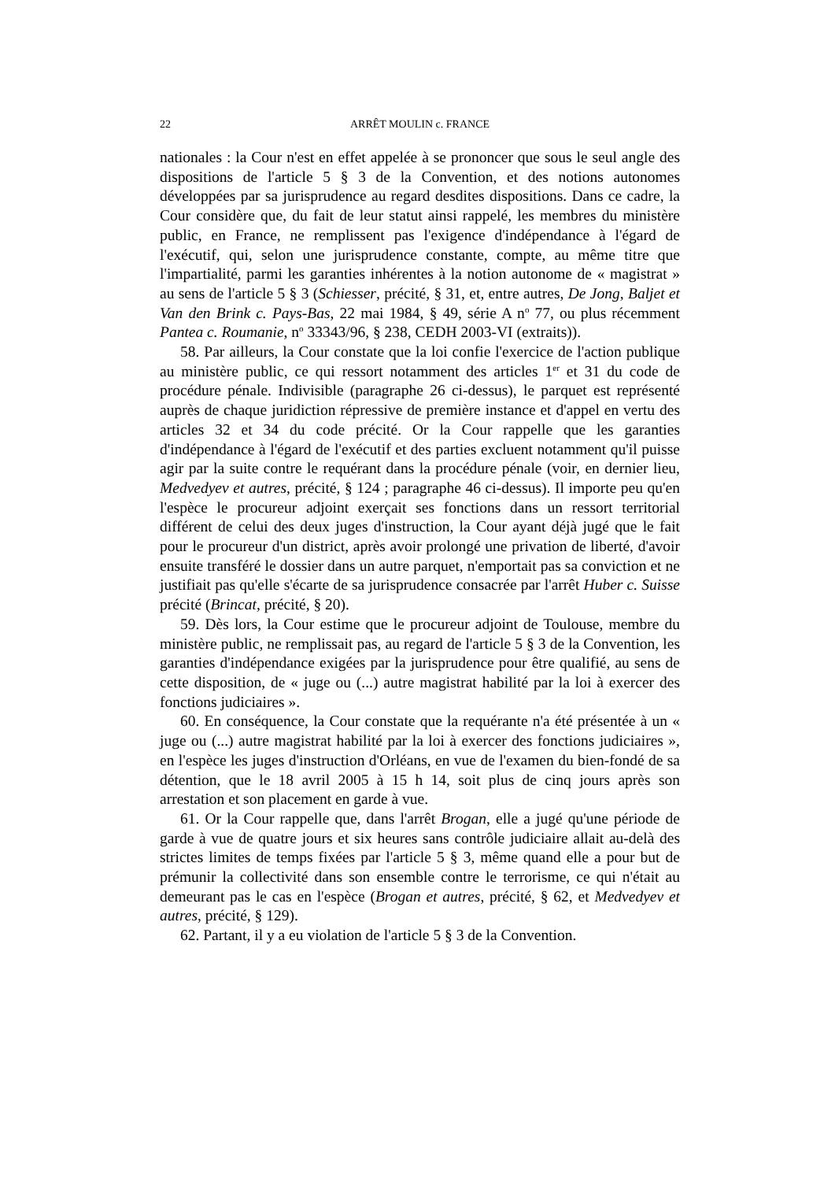22 ARRÊT MOULIN c. FRANCE
nationales : la Cour n'est en effet appelée à se prononcer que sous le seul angle des dispositions de l'article 5 § 3 de la Convention, et des notions autonomes développées par sa jurisprudence au regard desdites dispositions. Dans ce cadre, la Cour considère que, du fait de leur statut ainsi rappelé, les membres du ministère public, en France, ne remplissent pas l'exigence d'indépendance à l'égard de l'exécutif, qui, selon une jurisprudence constante, compte, au même titre que l'impartialité, parmi les garanties inhérentes à la notion autonome de « magistrat » au sens de l'article 5 § 3 (Schiesser, précité, § 31, et, entre autres, De Jong, Baljet et Van den Brink c. Pays-Bas, 22 mai 1984, § 49, série A n<sup>o</sup> 77, ou plus récemment Pantea c. Roumanie, n<sup>o</sup> 33343/96, § 238, CEDH 2003-VI (extraits)).
58. Par ailleurs, la Cour constate que la loi confie l'exercice de l'action publique au ministère public, ce qui ressort notamment des articles 1<sup>er</sup> et 31 du code de procédure pénale. Indivisible (paragraphe 26 ci-dessus), le parquet est représenté auprès de chaque juridiction répressive de première instance et d'appel en vertu des articles 32 et 34 du code précité. Or la Cour rappelle que les garanties d'indépendance à l'égard de l'exécutif et des parties excluent notamment qu'il puisse agir par la suite contre le requérant dans la procédure pénale (voir, en dernier lieu, Medvedyev et autres, précité, § 124 ; paragraphe 46 ci-dessus). Il importe peu qu'en l'espèce le procureur adjoint exerçait ses fonctions dans un ressort territorial différent de celui des deux juges d'instruction, la Cour ayant déjà jugé que le fait pour le procureur d'un district, après avoir prolongé une privation de liberté, d'avoir ensuite transféré le dossier dans un autre parquet, n'emportait pas sa conviction et ne justifiait pas qu'elle s'écarte de sa jurisprudence consacrée par l'arrêt Huber c. Suisse précité (Brincat, précité, § 20).
59. Dès lors, la Cour estime que le procureur adjoint de Toulouse, membre du ministère public, ne remplissait pas, au regard de l'article 5 § 3 de la Convention, les garanties d'indépendance exigées par la jurisprudence pour être qualifié, au sens de cette disposition, de « juge ou (...) autre magistrat habilité par la loi à exercer des fonctions judiciaires ».
60. En conséquence, la Cour constate que la requérante n'a été présentée à un « juge ou (...) autre magistrat habilité par la loi à exercer des fonctions judiciaires », en l'espèce les juges d'instruction d'Orléans, en vue de l'examen du bien-fondé de sa détention, que le 18 avril 2005 à 15 h 14, soit plus de cinq jours après son arrestation et son placement en garde à vue.
61. Or la Cour rappelle que, dans l'arrêt Brogan, elle a jugé qu'une période de garde à vue de quatre jours et six heures sans contrôle judiciaire allait au-delà des strictes limites de temps fixées par l'article 5 § 3, même quand elle a pour but de prémunir la collectivité dans son ensemble contre le terrorisme, ce qui n'était au demeurant pas le cas en l'espèce (Brogan et autres, précité, § 62, et Medvedyev et autres, précité, § 129).
62. Partant, il y a eu violation de l'article 5 § 3 de la Convention.